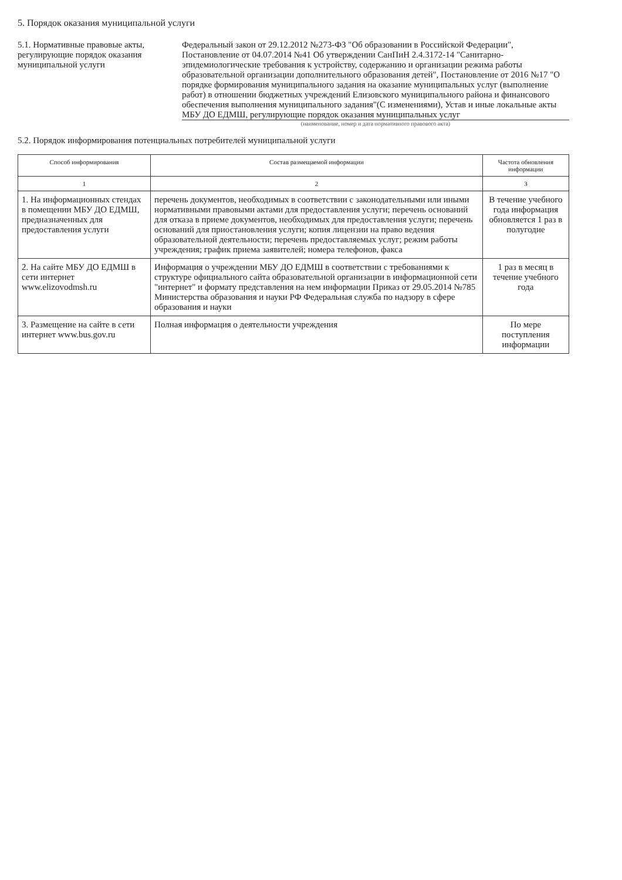5. Порядок оказания муниципальной услуги
5.1. Нормативные правовые акты, регулирующие порядок оказания муниципальной услуги
Федеральный закон от 29.12.2012 №273-ФЗ "Об образовании в Российской Федерации", Постановление от 04.07.2014 №41 Об утверждении СанПиН 2.4.3172-14 "Санитарно-эпидемиологические требования к устройству, содержанию и организации режима работы образовательной организации дополнительного образования детей", Постановление от 2016 №17 "О порядке формирования муниципального задания на оказание муниципальных услуг (выполнение работ) в отношении бюджетных учреждений Елизовского муниципального района и финансового обеспечения выполнения муниципального задания"(С изменениями), Устав и иные локальные акты МБУ ДО ЕДМШ, регулирующие порядок оказания муниципальных услуг
(наименование, номер и дата нормативного правового акта)
5.2. Порядок информирования потенциальных потребителей муниципальной услуги
| Способ информирования | Состав размещаемой информации | Частота обновления информации |
| --- | --- | --- |
| 1 | 2 | 3 |
| 1. На информационных стендах в помещении МБУ ДО ЕДМШ, предназначенных для предоставления услуги | перечень документов, необходимых в соответствии с законодательными или иными нормативными правовыми актами для предоставления услуги; перечень оснований для отказа в приеме документов, необходимых для предоставления услуги; перечень оснований для приостановления услуги; копия лицензии на право ведения образовательной деятельности; перечень предоставляемых услуг; режим работы учреждения; график приема заявителей; номера телефонов, факса | В течение учебного года информация обновляется 1 раз в полугодие |
| 2. На сайте МБУ ДО ЕДМШ в сети интернет www.elizovodmsh.ru | Информация о учреждении МБУ ДО ЕДМШ в соответствии с требованиями к структуре официального сайта образовательной организации в информационной сети "интернет" и формату представления на нем информации Приказ от 29.05.2014 №785 Министерства образования и науки РФ Федеральная служба по надзору в сфере образования и науки | 1 раз в месяц в течение учебного года |
| 3. Размещение на сайте в сети интернет www.bus.gov.ru | Полная информация о деятельности учреждения | По мере поступления информации |